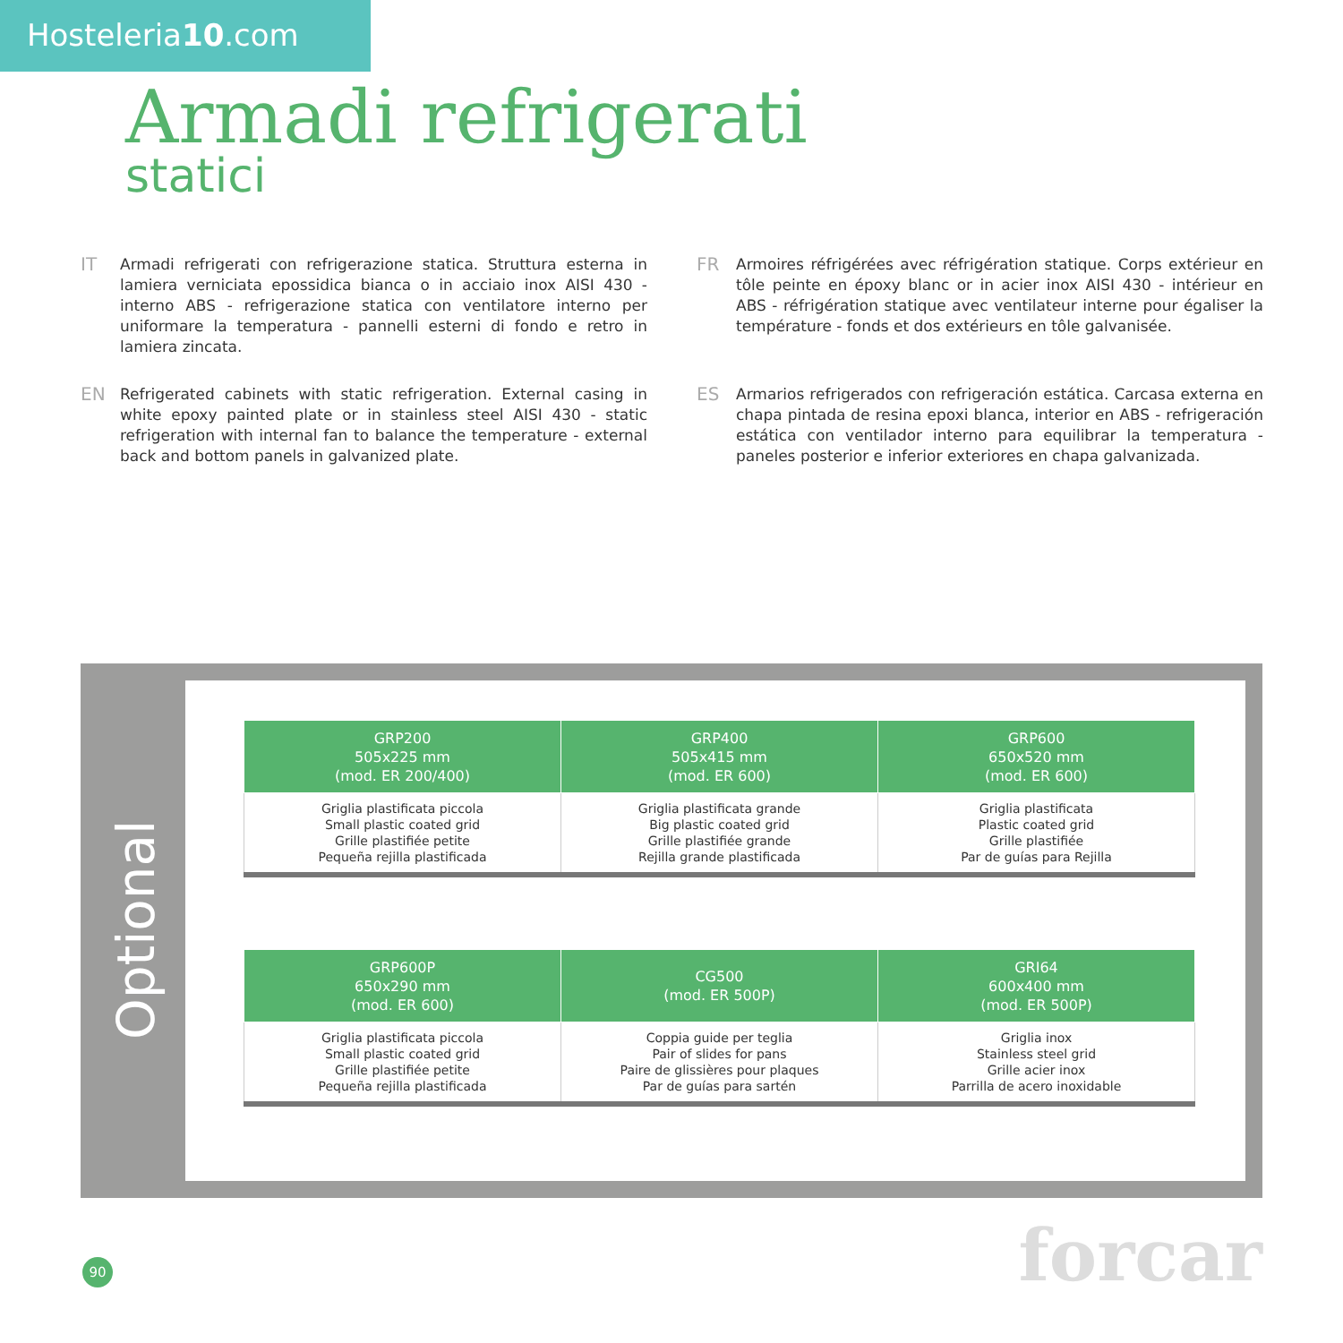Hosteleria10.com
Armadi refrigerati
statici
IT Armadi refrigerati con refrigerazione statica. Struttura esterna in lamiera verniciata epossidica bianca o in acciaio inox AISI 430 - interno ABS - refrigerazione statica con ventilatore interno per uniformare la temperatura - pannelli esterni di fondo e retro in lamiera zincata.
FR Armoires réfrigérées avec réfrigération statique. Corps extérieur en tôle peinte en époxy blanc or in acier inox AISI 430 - intérieur en ABS - réfrigération statique avec ventilateur interne pour égaliser la température - fonds et dos extérieurs en tôle galvanisée.
EN Refrigerated cabinets with static refrigeration. External casing in white epoxy painted plate or in stainless steel AISI 430 - static refrigeration with internal fan to balance the temperature - external back and bottom panels in galvanized plate.
ES Armarios refrigerados con refrigeración estática. Carcasa externa en chapa pintada de resina epoxi blanca, interior en ABS - refrigeración estática con ventilador interno para equilibrar la temperatura - paneles posterior e inferior exteriores en chapa galvanizada.
Optional
| GRP200 505x225 mm (mod. ER 200/400) | GRP400 505x415 mm (mod. ER 600) | GRP600 650x520 mm (mod. ER 600) |
| --- | --- | --- |
| Griglia plastificata piccola Small plastic coated grid Grille plastifiée petite Pequeña rejilla plastificada | Griglia plastificata grande Big plastic coated grid Grille plastifiée grande Rejilla grande plastificada | Griglia plastificata Plastic coated grid Grille plastifiée Par de guías para Rejilla |
| GRP600P 650x290 mm (mod. ER 600) | CG500 (mod. ER 500P) | GRI64 600x400 mm (mod. ER 500P) |
| --- | --- | --- |
| Griglia plastificata piccola Small plastic coated grid Grille plastifiée petite Pequeña rejilla plastificada | Coppia guide per teglia Pair of slides for pans Paire de glissières pour plaques Par de guías para sartén | Griglia inox Stainless steel grid Grille acier inox Parrilla de acero inoxidable |
90 forcar